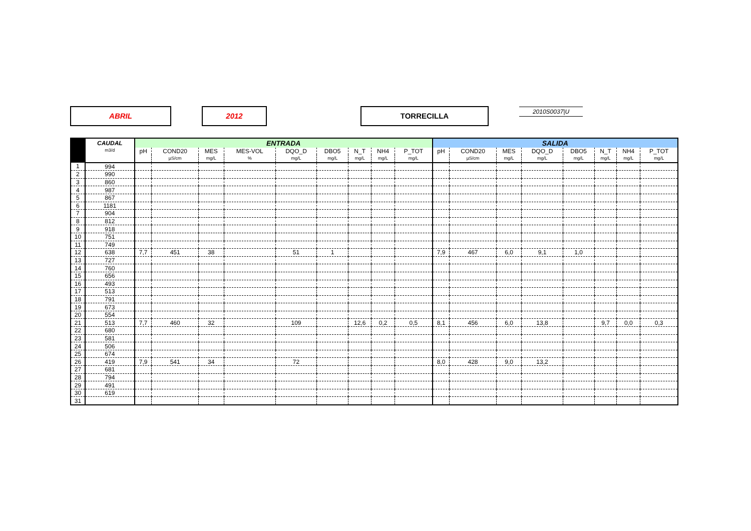ABRIL 2012 TORRECILLA 2010S0037|U
| | CAUDAL | ENTRADA | | | | | | | | | SALIDA | | | | | | | |
| --- | --- | --- | --- | --- | --- | --- | --- | --- | --- | --- | --- | --- | --- | --- | --- | --- | --- | --- |
| | m3/d | pH | COND20 | MES | MES-VOL | DQO_D | DBO5 | N_T | NH4 | P_TOT | pH | COND20 | MES | DQO_D | DBO5 | N_T | NH4 | P_TOT |
| | | | µS/cm | mg/L | % | mg/L | mg/L | mg/L | mg/L | mg/L | | µS/cm | mg/L | mg/L | mg/L | mg/L | mg/L | mg/L |
| 1 | 994 | | | | | | | | | | | | | | | | | |
| 2 | 990 | | | | | | | | | | | | | | | | | |
| 3 | 860 | | | | | | | | | | | | | | | | | |
| 4 | 987 | | | | | | | | | | | | | | | | | |
| 5 | 867 | | | | | | | | | | | | | | | | | |
| 6 | 1181 | | | | | | | | | | | | | | | | | |
| 7 | 904 | | | | | | | | | | | | | | | | | |
| 8 | 812 | | | | | | | | | | | | | | | | | |
| 9 | 918 | | | | | | | | | | | | | | | | | |
| 10 | 751 | | | | | | | | | | | | | | | | | |
| 11 | 749 | | | | | | | | | | | | | | | | | |
| 12 | 638 | 7,7 | 451 | 38 | | 51 | 1 | | | | 7,9 | 467 | 6,0 | 9,1 | 1,0 | | | |
| 13 | 727 | | | | | | | | | | | | | | | | | |
| 14 | 760 | | | | | | | | | | | | | | | | | |
| 15 | 656 | | | | | | | | | | | | | | | | | |
| 16 | 493 | | | | | | | | | | | | | | | | | |
| 17 | 513 | | | | | | | | | | | | | | | | | |
| 18 | 791 | | | | | | | | | | | | | | | | | |
| 19 | 673 | | | | | | | | | | | | | | | | | |
| 20 | 554 | | | | | | | | | | | | | | | | | |
| 21 | 513 | 7,7 | 460 | 32 | | 109 | | 12,6 | 0,2 | 0,5 | 8,1 | 456 | 6,0 | 13,8 | | 9,7 | 0,0 | 0,3 |
| 22 | 680 | | | | | | | | | | | | | | | | | |
| 23 | 581 | | | | | | | | | | | | | | | | | |
| 24 | 506 | | | | | | | | | | | | | | | | | |
| 25 | 674 | | | | | | | | | | | | | | | | | |
| 26 | 419 | 7,9 | 541 | 34 | | 72 | | | | | 8,0 | 428 | 9,0 | 13,2 | | | | |
| 27 | 681 | | | | | | | | | | | | | | | | | |
| 28 | 794 | | | | | | | | | | | | | | | | | |
| 29 | 491 | | | | | | | | | | | | | | | | | |
| 30 | 619 | | | | | | | | | | | | | | | | | |
| 31 | | | | | | | | | | | | | | | | | | |